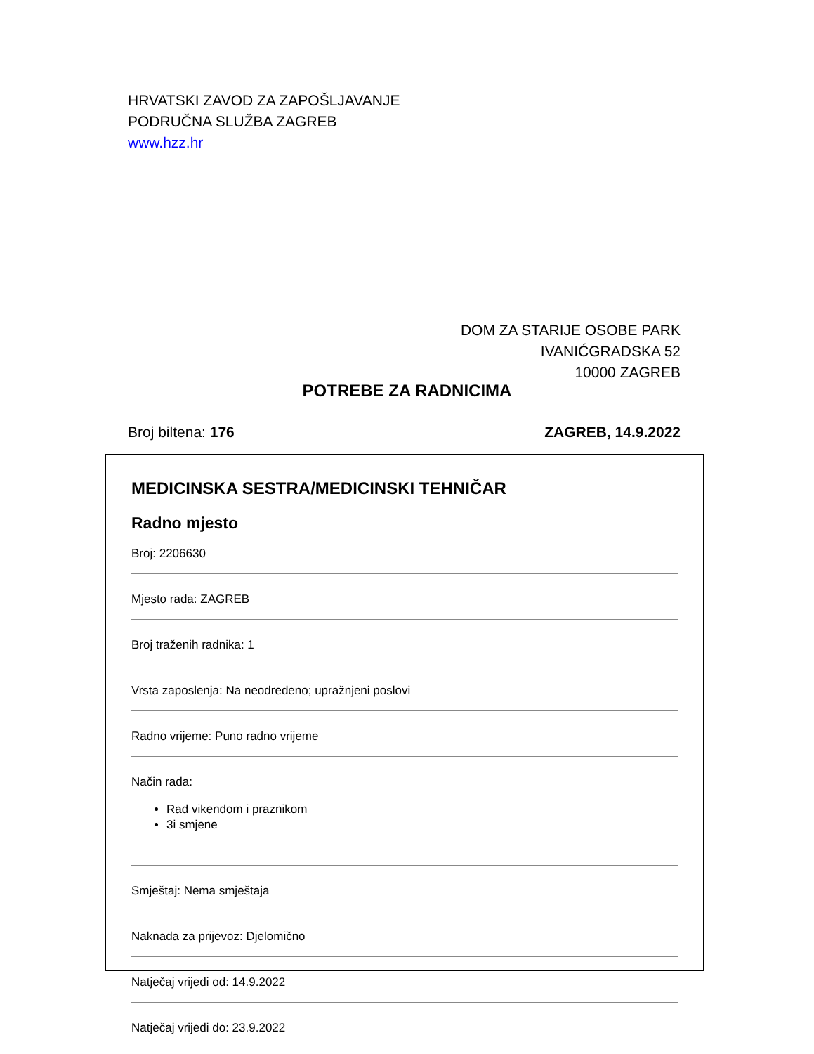HRVATSKI ZAVOD ZA ZAPOŠLJAVANJE
PODRUČNA SLUŽBA ZAGREB
www.hzz.hr
DOM ZA STARIJE OSOBE PARK
IVANIĆGRADSKA 52
10000 ZAGREB
POTREBE ZA RADNICIMA
Broj biltena: 176 ZAGREB, 14.9.2022
MEDICINSKA SESTRA/MEDICINSKI TEHNIČAR
Radno mjesto
Broj: 2206630
Mjesto rada: ZAGREB
Broj traženih radnika: 1
Vrsta zaposlenja: Na neodređeno; upražnjeni poslovi
Radno vrijeme: Puno radno vrijeme
Način rada:
Rad vikendom i praznikom
3i smjene
Smještaj: Nema smještaja
Naknada za prijevoz: Djelomično
Natječaj vrijedi od: 14.9.2022
Natječaj vrijedi do: 23.9.2022